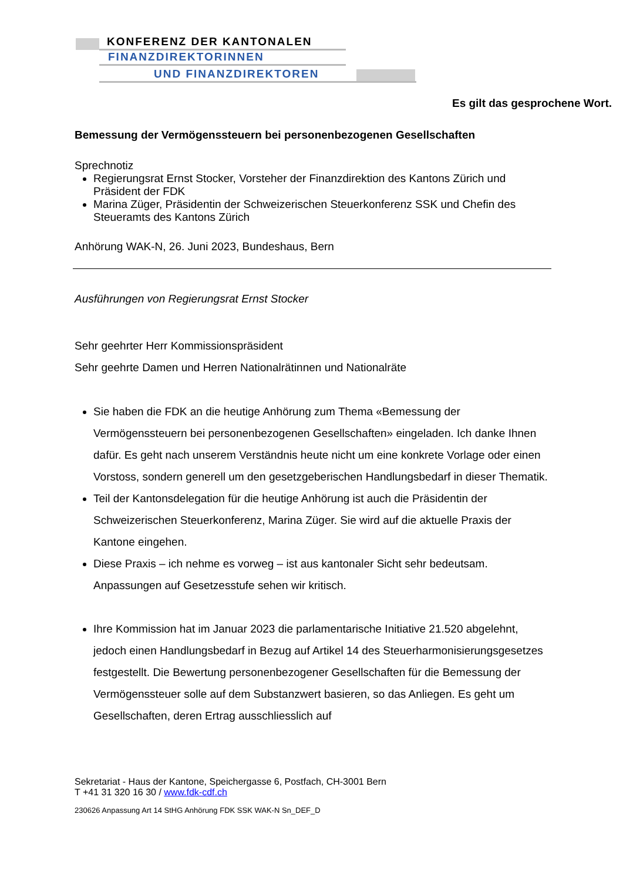KONFERENZ DER KANTONALEN
FINANZDIREKTORINNEN
UND FINANZDIREKTOREN
Es gilt das gesprochene Wort.
Bemessung der Vermögenssteuern bei personenbezogenen Gesellschaften
Sprechnotiz
Regierungsrat Ernst Stocker, Vorsteher der Finanzdirektion des Kantons Zürich und Präsident der FDK
Marina Züger, Präsidentin der Schweizerischen Steuerkonferenz SSK und Chefin des Steueramts des Kantons Zürich
Anhörung WAK-N, 26. Juni 2023, Bundeshaus, Bern
Ausführungen von Regierungsrat Ernst Stocker
Sehr geehrter Herr Kommissionspräsident
Sehr geehrte Damen und Herren Nationalrätinnen und Nationalräte
Sie haben die FDK an die heutige Anhörung zum Thema «Bemessung der Vermögenssteuern bei personenbezogenen Gesellschaften» eingeladen. Ich danke Ihnen dafür. Es geht nach unserem Verständnis heute nicht um eine konkrete Vorlage oder einen Vorstoss, sondern generell um den gesetzgeberischen Handlungsbedarf in dieser Thematik.
Teil der Kantonsdelegation für die heutige Anhörung ist auch die Präsidentin der Schweizerischen Steuerkonferenz, Marina Züger. Sie wird auf die aktuelle Praxis der Kantone eingehen.
Diese Praxis – ich nehme es vorweg – ist aus kantonaler Sicht sehr bedeutsam. Anpassungen auf Gesetzesstufe sehen wir kritisch.
Ihre Kommission hat im Januar 2023 die parlamentarische Initiative 21.520 abgelehnt, jedoch einen Handlungsbedarf in Bezug auf Artikel 14 des Steuerharmonisierungsgesetzes festgestellt. Die Bewertung personenbezogener Gesellschaften für die Bemessung der Vermögenssteuer solle auf dem Substanzwert basieren, so das Anliegen. Es geht um Gesellschaften, deren Ertrag ausschliesslich auf
Sekretariat - Haus der Kantone, Speichergasse 6, Postfach, CH-3001 Bern
T +41 31 320 16 30 / www.fdk-cdf.ch
230626 Anpassung Art 14 StHG Anhörung FDK SSK WAK-N Sn_DEF_D